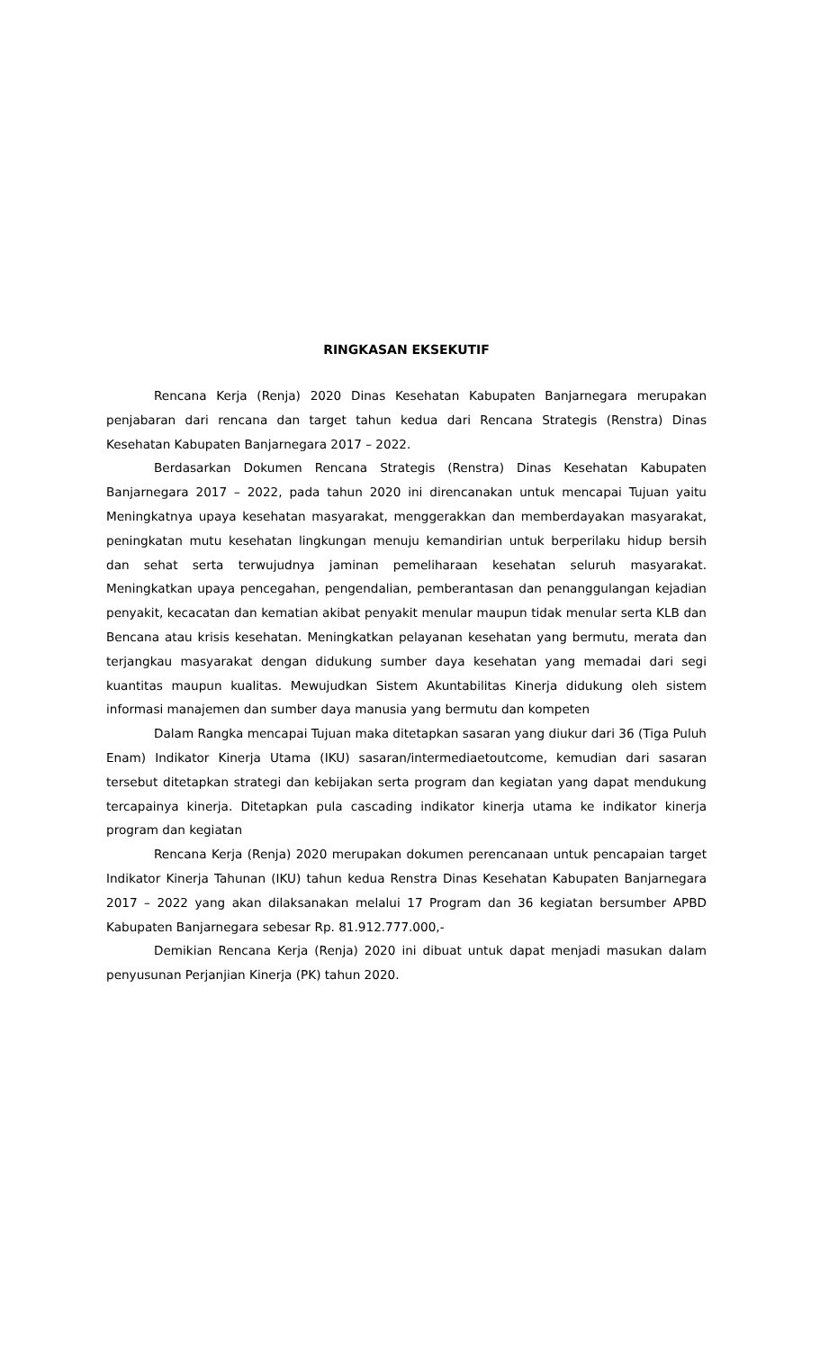RINGKASAN EKSEKUTIF
Rencana Kerja (Renja) 2020 Dinas Kesehatan Kabupaten Banjarnegara merupakan penjabaran dari rencana dan target tahun kedua dari Rencana Strategis (Renstra) Dinas Kesehatan Kabupaten Banjarnegara 2017 – 2022.
Berdasarkan Dokumen Rencana Strategis (Renstra) Dinas Kesehatan Kabupaten Banjarnegara 2017 – 2022, pada tahun 2020 ini direncanakan untuk mencapai Tujuan yaitu Meningkatnya upaya kesehatan masyarakat, menggerakkan dan memberdayakan masyarakat, peningkatan mutu kesehatan lingkungan menuju kemandirian untuk berperilaku hidup bersih dan sehat serta terwujudnya jaminan pemeliharaan kesehatan seluruh masyarakat. Meningkatkan upaya pencegahan, pengendalian, pemberantasan dan penanggulangan kejadian penyakit, kecacatan dan kematian akibat penyakit menular maupun tidak menular serta KLB dan Bencana atau krisis kesehatan. Meningkatkan pelayanan kesehatan yang bermutu, merata dan terjangkau masyarakat dengan didukung sumber daya kesehatan yang memadai dari segi kuantitas maupun kualitas. Mewujudkan Sistem Akuntabilitas Kinerja didukung oleh sistem informasi manajemen dan sumber daya manusia yang bermutu dan kompeten
Dalam Rangka mencapai Tujuan maka ditetapkan sasaran yang diukur dari 36 (Tiga Puluh Enam) Indikator Kinerja Utama (IKU) sasaran/intermediaetoutcome, kemudian dari sasaran tersebut ditetapkan strategi dan kebijakan serta program dan kegiatan yang dapat mendukung tercapainya kinerja. Ditetapkan pula cascading indikator kinerja utama ke indikator kinerja program dan kegiatan
Rencana Kerja (Renja) 2020 merupakan dokumen perencanaan untuk pencapaian target Indikator Kinerja Tahunan (IKU) tahun kedua Renstra Dinas Kesehatan Kabupaten Banjarnegara 2017 – 2022 yang akan dilaksanakan melalui 17 Program dan 36 kegiatan bersumber APBD Kabupaten Banjarnegara sebesar Rp. 81.912.777.000,-
Demikian Rencana Kerja (Renja) 2020 ini dibuat untuk dapat menjadi masukan dalam penyusunan Perjanjian Kinerja (PK) tahun 2020.